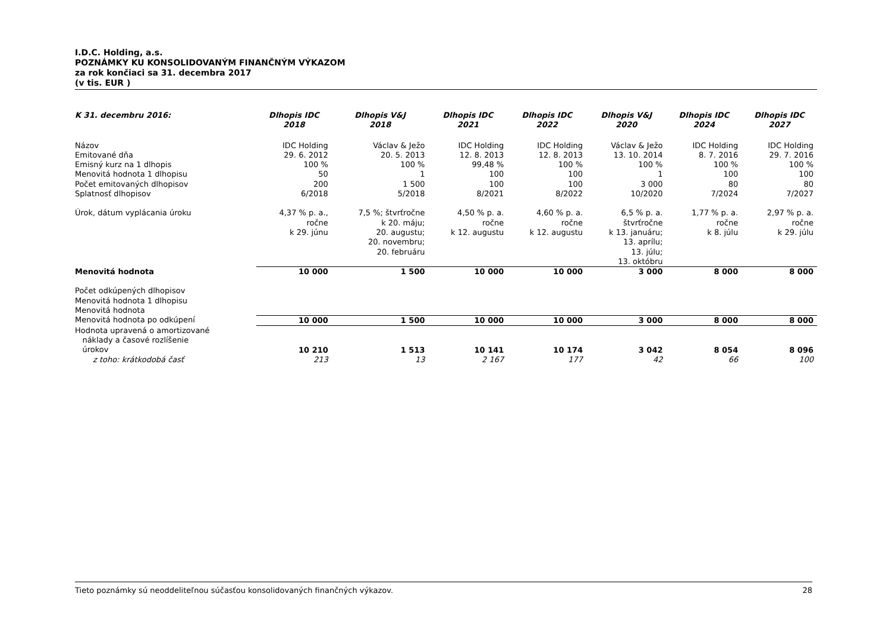I.D.C. Holding, a.s.
POZNÁMKY KU KONSOLIDOVANÝM FINANČNÝM VÝKAZOM
za rok končiaci sa 31. decembra 2017
(v tis. EUR )
| K 31. decembru 2016: | Dlhopis IDC 2018 | Dlhopis V&J 2018 | Dlhopis IDC 2021 | Dlhopis IDC 2022 | Dlhopis V&J 2020 | Dlhopis IDC 2024 | Dlhopis IDC 2027 |
| --- | --- | --- | --- | --- | --- | --- | --- |
| Názov | IDC Holding | Václav & Ježo | IDC Holding | IDC Holding | Václav & Ježo | IDC Holding | IDC Holding |
| Emitované dňa | 29. 6. 2012 | 20. 5. 2013 | 12. 8. 2013 | 12. 8. 2013 | 13. 10. 2014 | 8. 7. 2016 | 29. 7. 2016 |
| Emisný kurz na 1 dlhopis | 100 % | 100 % | 99,48 % | 100 % | 100 % | 100 % | 100 % |
| Menovitá hodnota 1 dlhopisu | 50 | 1 | 100 | 100 | 1 | 100 | 100 |
| Počet emitovaných dlhopisov | 200 | 1 500 | 100 | 100 | 3 000 | 80 | 80 |
| Splatnosť dlhopisov | 6/2018 | 5/2018 | 8/2021 | 8/2022 | 10/2020 | 7/2024 | 7/2027 |
| Úrok, dátum vyplácania úroku | 4,37 % p. a., ročne k 29. júnu | 7,5 %; štvrťročne k 20. máju; 20. augustu; 20. novembru; 20. februáru | 4,50 % p. a. ročne k 12. augustu | 4,60 % p. a. ročne k 12. augustu | 6,5 % p. a. štvrťročne k 13. januáru; 13. aprílu; 13. júlu; 13. októbru | 1,77 % p. a. ročne k 8. júlu | 2,97 % p. a. ročne k 29. júlu |
| Menovitá hodnota | 10 000 | 1 500 | 10 000 | 10 000 | 3 000 | 8 000 | 8 000 |
| Počet odkúpených dlhopisov | | | | | | | |
| Menovitá hodnota 1 dlhopisu | | | | | | | |
| Menovitá hodnota | | | | | | | |
| Menovitá hodnota po odkúpení | 10 000 | 1 500 | 10 000 | 10 000 | 3 000 | 8 000 | 8 000 |
| Hodnota upravená o amortizované náklady a časové rozlíšenie úrokov | 10 210 | 1 513 | 10 141 | 10 174 | 3 042 | 8 054 | 8 096 |
| z toho: krátkodobá časť | 213 | 13 | 2 167 | 177 | 42 | 66 | 100 |
Tieto poznámky sú neoddeliteľnou súčasťou konsolidovaných finančných výkazov. 28